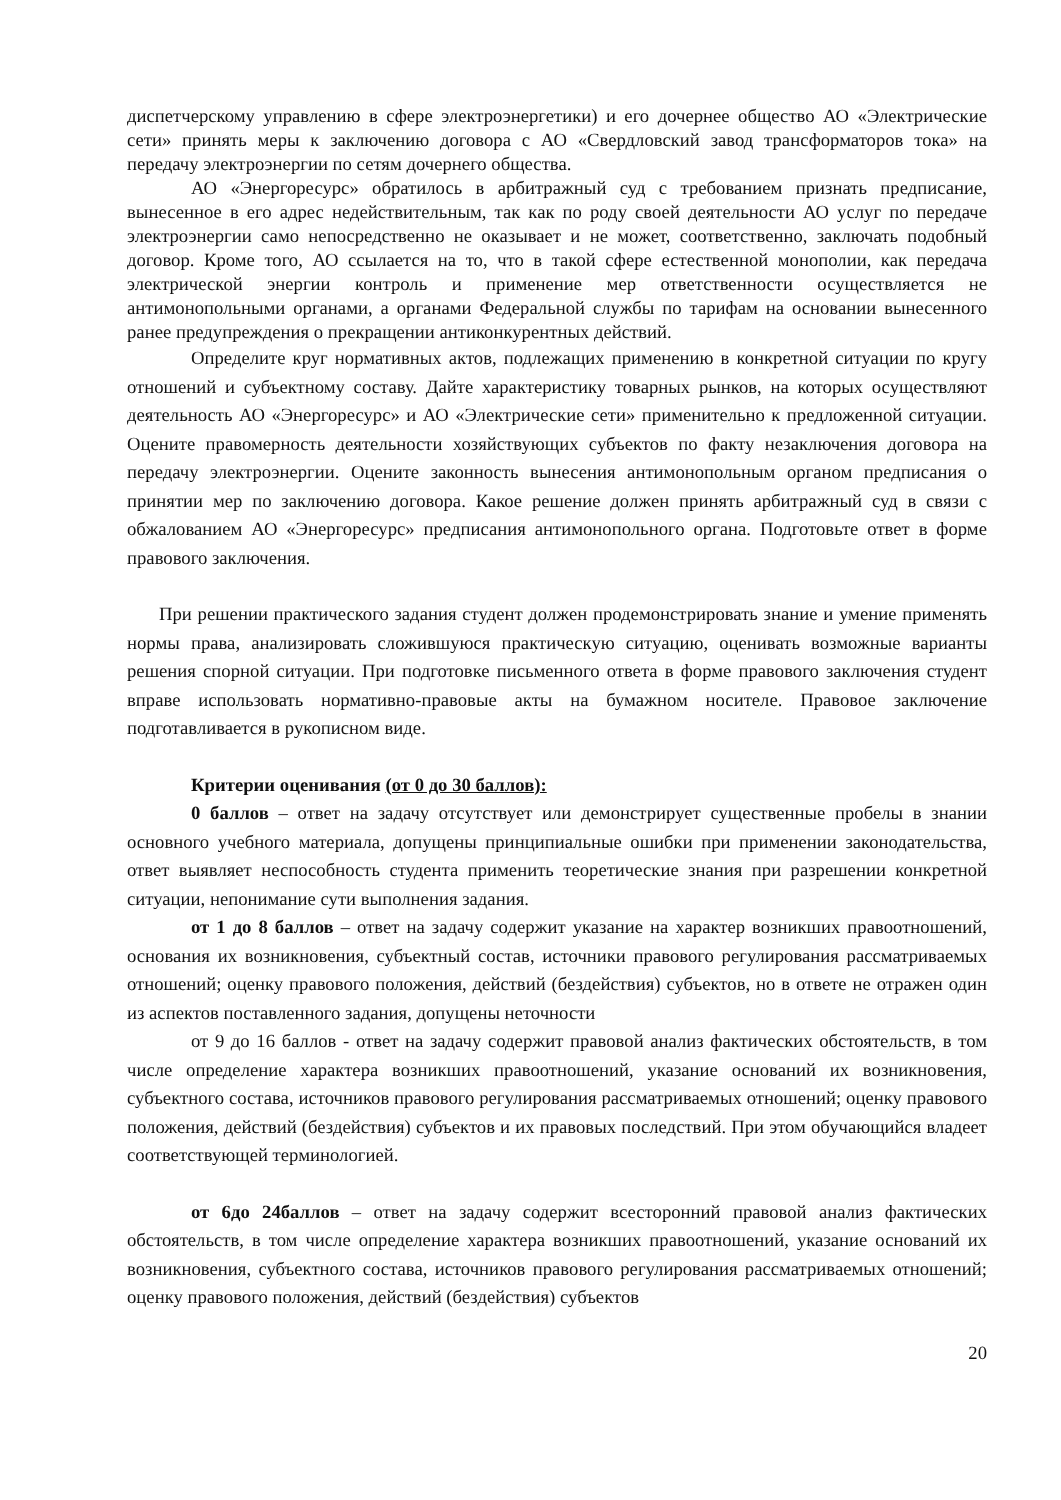диспетчерскому управлению в сфере электроэнергетики) и его дочернее общество АО «Электрические сети» принять меры к заключению договора с АО «Свердловский завод трансформаторов тока» на передачу электроэнергии по сетям дочернего общества.
АО «Энергоресурс» обратилось в арбитражный суд с требованием признать предписание, вынесенное в его адрес недействительным, так как по роду своей деятельности АО услуг по передаче электроэнергии само непосредственно не оказывает и не может, соответственно, заключать подобный договор. Кроме того, АО ссылается на то, что в такой сфере естественной монополии, как передача электрической энергии контроль и применение мер ответственности осуществляется не антимонопольными органами, а органами Федеральной службы по тарифам на основании вынесенного ранее предупреждения о прекращении антиконкурентных действий.
Определите круг нормативных актов, подлежащих применению в конкретной ситуации по кругу отношений и субъектному составу. Дайте характеристику товарных рынков, на которых осуществляют деятельность АО «Энергоресурс» и АО «Электрические сети» применительно к предложенной ситуации. Оцените правомерность деятельности хозяйствующих субъектов по факту незаключения договора на передачу электроэнергии. Оцените законность вынесения антимонопольным органом предписания о принятии мер по заключению договора. Какое решение должен принять арбитражный суд в связи с обжалованием АО «Энергоресурс» предписания антимонопольного органа. Подготовьте ответ в форме правового заключения.
При решении практического задания студент должен продемонстрировать знание и умение применять нормы права, анализировать сложившуюся практическую ситуацию, оценивать возможные варианты решения спорной ситуации. При подготовке письменного ответа в форме правового заключения студент вправе использовать нормативно-правовые акты на бумажном носителе. Правовое заключение подготавливается в рукописном виде.
Критерии оценивания (от 0 до 30 баллов):
0 баллов – ответ на задачу отсутствует или демонстрирует существенные пробелы в знании основного учебного материала, допущены принципиальные ошибки при применении законодательства, ответ выявляет неспособность студента применить теоретические знания при разрешении конкретной ситуации, непонимание сути выполнения задания.
от 1 до 8 баллов – ответ на задачу содержит указание на характер возникших правоотношений, основания их возникновения, субъектный состав, источники правового регулирования рассматриваемых отношений; оценку правового положения, действий (бездействия) субъектов, но в ответе не отражен один из аспектов поставленного задания, допущены неточности
от 9 до 16 баллов - ответ на задачу содержит правовой анализ фактических обстоятельств, в том числе определение характера возникших правоотношений, указание оснований их возникновения, субъектного состава, источников правового регулирования рассматриваемых отношений; оценку правового положения, действий (бездействия) субъектов и их правовых последствий. При этом обучающийся владеет соответствующей терминологией.
от 6до 24баллов – ответ на задачу содержит всесторонний правовой анализ фактических обстоятельств, в том числе определение характера возникших правоотношений, указание оснований их возникновения, субъектного состава, источников правового регулирования рассматриваемых отношений; оценку правового положения, действий (бездействия) субъектов
20